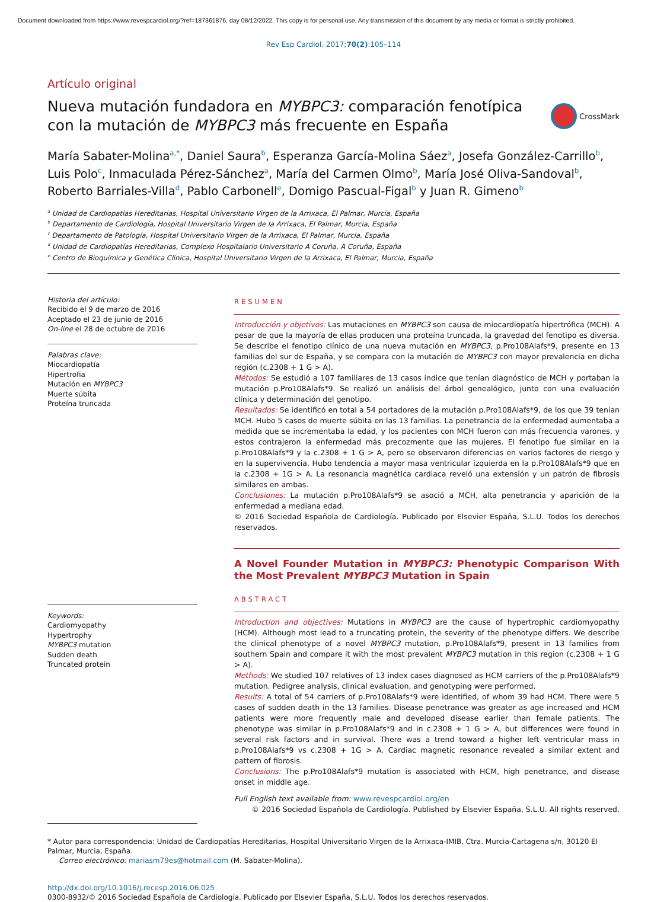Document downloaded from https://www.revespcardiol.org/?ref=187361876, day 08/12/2022. This copy is for personal use. Any transmission of this document by any media or format is strictly prohibited.
Rev Esp Cardiol. 2017;70(2):105–114
Artículo original
Nueva mutación fundadora en MYBPC3: comparación fenotípica con la mutación de MYBPC3 más frecuente en España
CrossMark
María Sabater-Molina<sup>a,*</sup>, Daniel Saura<sup>b</sup>, Esperanza García-Molina Sáez<sup>a</sup>, Josefa González-Carrillo<sup>b</sup>, Luis Polo<sup>c</sup>, Inmaculada Pérez-Sánchez<sup>a</sup>, María del Carmen Olmo<sup>b</sup>, María José Oliva-Sandoval<sup>b</sup>, Roberto Barriales-Villa<sup>d</sup>, Pablo Carbonell<sup>e</sup>, Domigo Pascual-Figal<sup>b</sup> y Juan R. Gimeno<sup>b</sup>
<sup>a</sup> Unidad de Cardiopatías Hereditarias, Hospital Universitario Virgen de la Arrixaca, El Palmar, Murcia, España
<sup>b</sup> Departamento de Cardiología, Hospital Universitario Virgen de la Arrixaca, El Palmar, Murcia, España
<sup>c</sup> Departamento de Patología, Hospital Universitario Virgen de la Arrixaca, El Palmar, Murcia, España
<sup>d</sup> Unidad de Cardiopatías Hereditarias, Complexo Hospitalario Universitario A Coruña, A Coruña, España
<sup>e</sup> Centro de Bioquímica y Genética Clínica, Hospital Universitario Virgen de la Arrixaca, El Palmar, Murcia, España
Historia del artículo:
Recibido el 9 de marzo de 2016
Aceptado el 23 de junio de 2016
On-line el 28 de octubre de 2016
Palabras clave:
Miocardiopatía
Hipertrofia
Mutación en MYBPC3
Muerte súbita
Proteína truncada
Keywords:
Cardiomyopathy
Hypertrophy
MYBPC3 mutation
Sudden death
Truncated protein
RESUMEN
Introducción y objetivos: Las mutaciones en MYBPC3 son causa de miocardiopatía hipertrófica (MCH). A pesar de que la mayoría de ellas producen una proteína truncada, la gravedad del fenotipo es diversa. Se describe el fenotipo clínico de una nueva mutación en MYBPC3, p.Pro108Alafs*9, presente en 13 familias del sur de España, y se compara con la mutación de MYBPC3 con mayor prevalencia en dicha región (c.2308 + 1 G > A).
Métodos: Se estudió a 107 familiares de 13 casos índice que tenían diagnóstico de MCH y portaban la mutación p.Pro108Alafs*9. Se realizó un análisis del árbol genealógico, junto con una evaluación clínica y determinación del genotipo.
Resultados: Se identificó en total a 54 portadores de la mutación p.Pro108Alafs*9, de los que 39 tenían MCH. Hubo 5 casos de muerte súbita en las 13 familias. La penetrancia de la enfermedad aumentaba a medida que se incrementaba la edad, y los pacientes con MCH fueron con más frecuencia varones, y estos contrajeron la enfermedad más precozmente que las mujeres. El fenotipo fue similar en la p.Pro108Alafs*9 y la c.2308 + 1 G > A, pero se observaron diferencias en varios factores de riesgo y en la supervivencia. Hubo tendencia a mayor masa ventricular izquierda en la p.Pro108Alafs*9 que en la c.2308 + 1G > A. La resonancia magnética cardiaca reveló una extensión y un patrón de fibrosis similares en ambas.
Conclusiones: La mutación p.Pro108Alafs*9 se asoció a MCH, alta penetrancia y aparición de la enfermedad a mediana edad.
© 2016 Sociedad Española de Cardiología. Publicado por Elsevier España, S.L.U. Todos los derechos reservados.
A Novel Founder Mutation in MYBPC3: Phenotypic Comparison With the Most Prevalent MYBPC3 Mutation in Spain
ABSTRACT
Introduction and objectives: Mutations in MYBPC3 are the cause of hypertrophic cardiomyopathy (HCM). Although most lead to a truncating protein, the severity of the phenotype differs. We describe the clinical phenotype of a novel MYBPC3 mutation, p.Pro108Alafs*9, present in 13 families from southern Spain and compare it with the most prevalent MYBPC3 mutation in this region (c.2308 + 1 G > A).
Methods: We studied 107 relatives of 13 index cases diagnosed as HCM carriers of the p.Pro108Alafs*9 mutation. Pedigree analysis, clinical evaluation, and genotyping were performed.
Results: A total of 54 carriers of p.Pro108Alafs*9 were identified, of whom 39 had HCM. There were 5 cases of sudden death in the 13 families. Disease penetrance was greater as age increased and HCM patients were more frequently male and developed disease earlier than female patients. The phenotype was similar in p.Pro108Alafs*9 and in c.2308 + 1 G > A, but differences were found in several risk factors and in survival. There was a trend toward a higher left ventricular mass in p.Pro108Alafs*9 vs c.2308 + 1G > A. Cardiac magnetic resonance revealed a similar extent and pattern of fibrosis.
Conclusions: The p.Pro108Alafs*9 mutation is associated with HCM, high penetrance, and disease onset in middle age.
Full English text available from: www.revespcardiol.org/en
© 2016 Sociedad Española de Cardiología. Published by Elsevier España, S.L.U. All rights reserved.
* Autor para correspondencia: Unidad de Cardiopatías Hereditarias, Hospital Universitario Virgen de la Arrixaca-IMIB, Ctra. Murcia-Cartagena s/n, 30120 El Palmar, Murcia, España.
Correo electrónico: mariasm79es@hotmail.com (M. Sabater-Molina).
http://dx.doi.org/10.1016/j.recesp.2016.06.025
0300-8932/© 2016 Sociedad Española de Cardiología. Publicado por Elsevier España, S.L.U. Todos los derechos reservados.